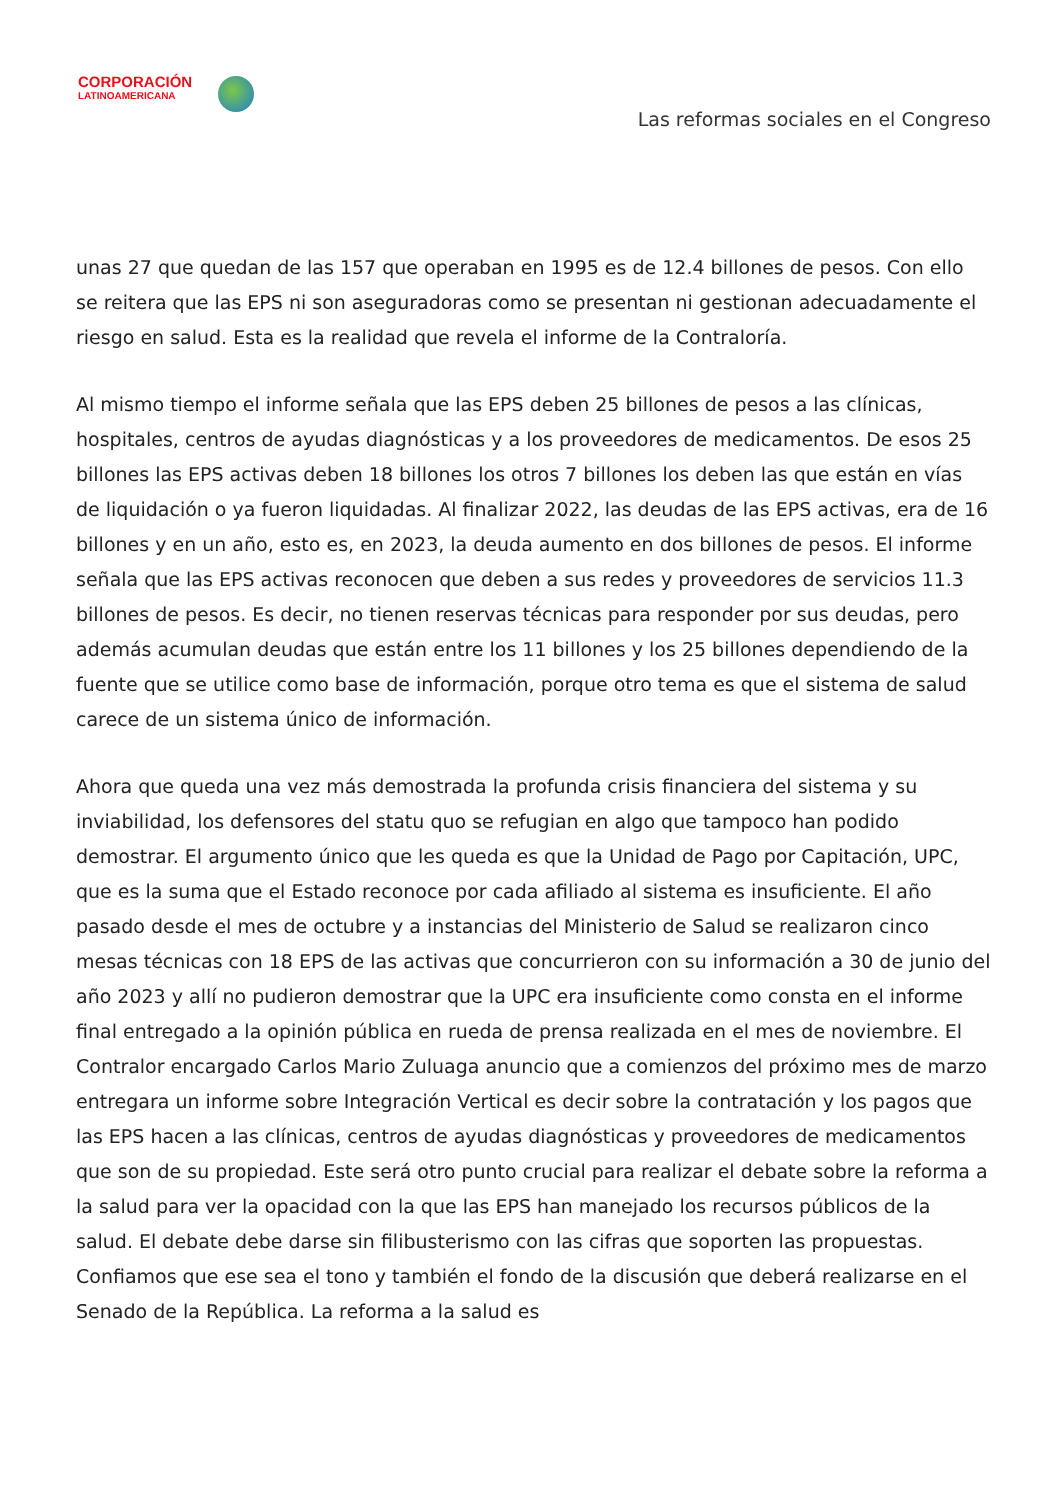CORPORACIÓN
LATINOAMERICANA
Las reformas sociales en el Congreso
unas 27 que quedan de las 157 que operaban en 1995 es de 12.4 billones de pesos. Con ello se reitera que las EPS ni son aseguradoras como se presentan ni gestionan adecuadamente el riesgo en salud. Esta es la realidad que revela el informe de la Contraloría.
Al mismo tiempo el informe señala que las EPS deben 25 billones de pesos a las clínicas, hospitales, centros de ayudas diagnósticas y a los proveedores de medicamentos. De esos 25 billones las EPS activas deben 18 billones los otros 7 billones los deben las que están en vías de liquidación o ya fueron liquidadas. Al finalizar 2022, las deudas de las EPS activas, era de 16 billones y en un año, esto es, en 2023, la deuda aumento en dos billones de pesos. El informe señala que las EPS activas reconocen que deben a sus redes y proveedores de servicios 11.3 billones de pesos. Es decir, no tienen reservas técnicas para responder por sus deudas, pero además acumulan deudas que están entre los 11 billones y los 25 billones dependiendo de la fuente que se utilice como base de información, porque otro tema es que el sistema de salud carece de un sistema único de información.
Ahora que queda una vez más demostrada la profunda crisis financiera del sistema y su inviabilidad, los defensores del statu quo se refugian en algo que tampoco han podido demostrar. El argumento único que les queda es que la Unidad de Pago por Capitación, UPC, que es la suma que el Estado reconoce por cada afiliado al sistema es insuficiente. El año pasado desde el mes de octubre y a instancias del Ministerio de Salud se realizaron cinco mesas técnicas con 18 EPS de las activas que concurrieron con su información a 30 de junio del año 2023 y allí no pudieron demostrar que la UPC era insuficiente como consta en el informe final entregado a la opinión pública en rueda de prensa realizada en el mes de noviembre. El Contralor encargado Carlos Mario Zuluaga anuncio que a comienzos del próximo mes de marzo entregara un informe sobre Integración Vertical es decir sobre la contratación y los pagos que las EPS hacen a las clínicas, centros de ayudas diagnósticas y proveedores de medicamentos que son de su propiedad. Este será otro punto crucial para realizar el debate sobre la reforma a la salud para ver la opacidad con la que las EPS han manejado los recursos públicos de la salud. El debate debe darse sin filibusterismo con las cifras que soporten las propuestas. Confiamos que ese sea el tono y también el fondo de la discusión que deberá realizarse en el Senado de la República. La reforma a la salud es